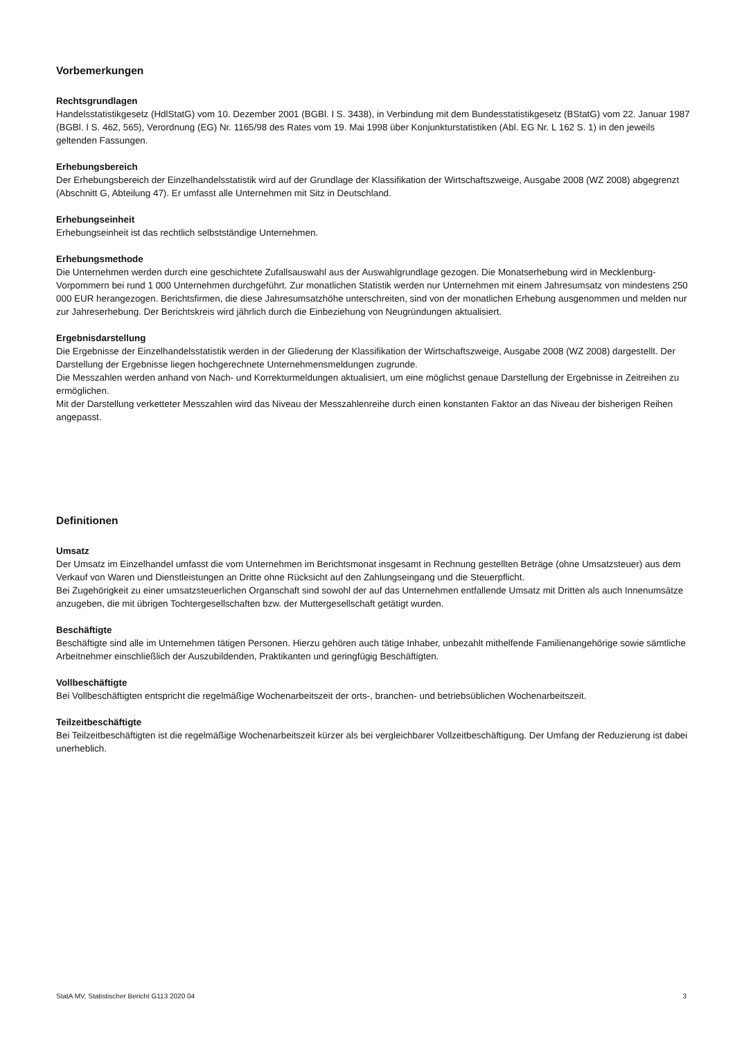Vorbemerkungen
Rechtsgrundlagen
Handelsstatistikgesetz (HdlStatG) vom 10. Dezember 2001 (BGBl. I S. 3438), in Verbindung mit dem Bundesstatistikgesetz (BStatG) vom 22. Januar 1987 (BGBl. I S. 462, 565), Verordnung (EG) Nr. 1165/98 des Rates vom 19. Mai 1998 über Konjunkturstatistiken (Abl. EG Nr. L 162 S. 1) in den jeweils geltenden Fassungen.
Erhebungsbereich
Der Erhebungsbereich der Einzelhandelsstatistik wird auf der Grundlage der Klassifikation der Wirtschaftszweige, Ausgabe 2008 (WZ 2008) abgegrenzt (Abschnitt G, Abteilung 47). Er umfasst alle Unternehmen mit Sitz in Deutschland.
Erhebungseinheit
Erhebungseinheit ist das rechtlich selbstständige Unternehmen.
Erhebungsmethode
Die Unternehmen werden durch eine geschichtete Zufallsauswahl aus der Auswahlgrundlage gezogen. Die Monatserhebung wird in Mecklenburg-Vorpommern bei rund 1 000 Unternehmen durchgeführt. Zur monatlichen Statistik werden nur Unternehmen mit einem Jahresumsatz von mindestens 250 000 EUR herangezogen. Berichtsfirmen, die diese Jahresumsatzhöhe unterschreiten, sind von der monatlichen Erhebung ausgenommen und melden nur zur Jahreserhebung. Der Berichtskreis wird jährlich durch die Einbeziehung von Neugründungen aktualisiert.
Ergebnisdarstellung
Die Ergebnisse der Einzelhandelsstatistik werden in der Gliederung der Klassifikation der Wirtschaftszweige, Ausgabe 2008 (WZ 2008) dargestellt. Der Darstellung der Ergebnisse liegen hochgerechnete Unternehmensmeldungen zugrunde.
Die Messzahlen werden anhand von Nach- und Korrekturmeldungen aktualisiert, um eine möglichst genaue Darstellung der Ergebnisse in Zeitreihen zu ermöglichen.
Mit der Darstellung verketteter Messzahlen wird das Niveau der Messzahlenreihe durch einen konstanten Faktor an das Niveau der bisherigen Reihen angepasst.
Definitionen
Umsatz
Der Umsatz im Einzelhandel umfasst die vom Unternehmen im Berichtsmonat insgesamt in Rechnung gestellten Beträge (ohne Umsatzsteuer) aus dem Verkauf von Waren und Dienstleistungen an Dritte ohne Rücksicht auf den Zahlungseingang und die Steuerpflicht.
Bei Zugehörigkeit zu einer umsatzsteuerlichen Organschaft sind sowohl der auf das Unternehmen entfallende Umsatz mit Dritten als auch Innenumsätze anzugeben, die mit übrigen Tochtergesellschaften bzw. der Muttergesellschaft getätigt wurden.
Beschäftigte
Beschäftigte sind alle im Unternehmen tätigen Personen. Hierzu gehören auch tätige Inhaber, unbezahlt mithelfende Familienangehörige sowie sämtliche Arbeitnehmer einschließlich der Auszubildenden, Praktikanten und geringfügig Beschäftigten.
Vollbeschäftigte
Bei Vollbeschäftigten entspricht die regelmäßige Wochenarbeitszeit der orts-, branchen- und betriebsüblichen Wochenarbeitszeit.
Teilzeitbeschäftigte
Bei Teilzeitbeschäftigten ist die regelmäßige Wochenarbeitszeit kürzer als bei vergleichbarer Vollzeitbeschäftigung. Der Umfang der Reduzierung ist dabei unerheblich.
StatA MV, Statistischer Bericht G113 2020 04 3